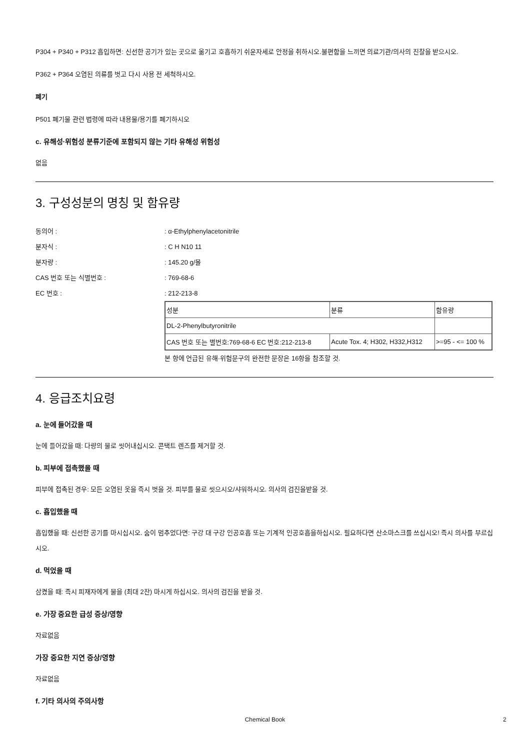P304 + P340 + P312 흡입하면: 신선한 공기가 있는 곳으로 옮기고 호흡하기 쉬운자세로 안정을 취하시오.불편함을 느끼면 의료기관/의사의 진찰을 받으시오.
P362 + P364 오염된 의류를 벗고 다시 사용 전 세척하시오.
폐기
P501 폐기물 관련 법령에 따라 내용물/용기를 폐기하시오
c. 유해성·위험성 분류기준에 포함되지 않는 기타 유해성 위험성
없음
3. 구성성분의 명칭 및 함유량
동의어 : : α-Ethylphenylacetonitrile
분자식 : : C H N10 11
분자량 : : 145.20 g/몰
CAS 번호 또는 식별번호 : : 769-68-6
EC 번호 : : 212-213-8
| 성분 | 분류 | 함유량 |
| DL-2-Phenylbutyronitrile | | |
| CAS 번호 또는 별번호:769-68-6 EC 번호:212-213-8 | Acute Tox. 4; H302, H332,H312 | >=95 - <= 100 % |
본 항에 언급된 유해·위험문구의 완전한 문장은 16항을 참조할 것.
4. 응급조치요령
a. 눈에 들어갔을 때
눈에 들어갔을 때: 다량의 물로 씻어내십시오. 콘택트 렌즈를 제거할 것.
b. 피부에 접촉했을 때
피부에 접촉된 경우: 모든 오염된 옷을 즉시 벗을 것. 피부를 물로 씻으시오/샤워하시오. 의사의 검진을받을 것.
c. 흡입했을 때
흡입했을 때: 신선한 공기를 마시십시오. 숨이 멈추었다면: 구강 대 구강 인공호흡 또는 기계적 인공호흡을하십시오. 필요하다면 산소마스크를 쓰십시오! 즉시 의사를 부르십시오.
d. 먹었을 때
삼켰을 때: 즉시 피재자에게 물을 (최대 2잔) 마시게 하십시오. 의사의 검진을 받을 것.
e. 가장 중요한 급성 증상/영향
자료없음
가장 중요한 지연 증상/영향
자료없음
f. 기타 의사의 주의사항
Chemical Book 2